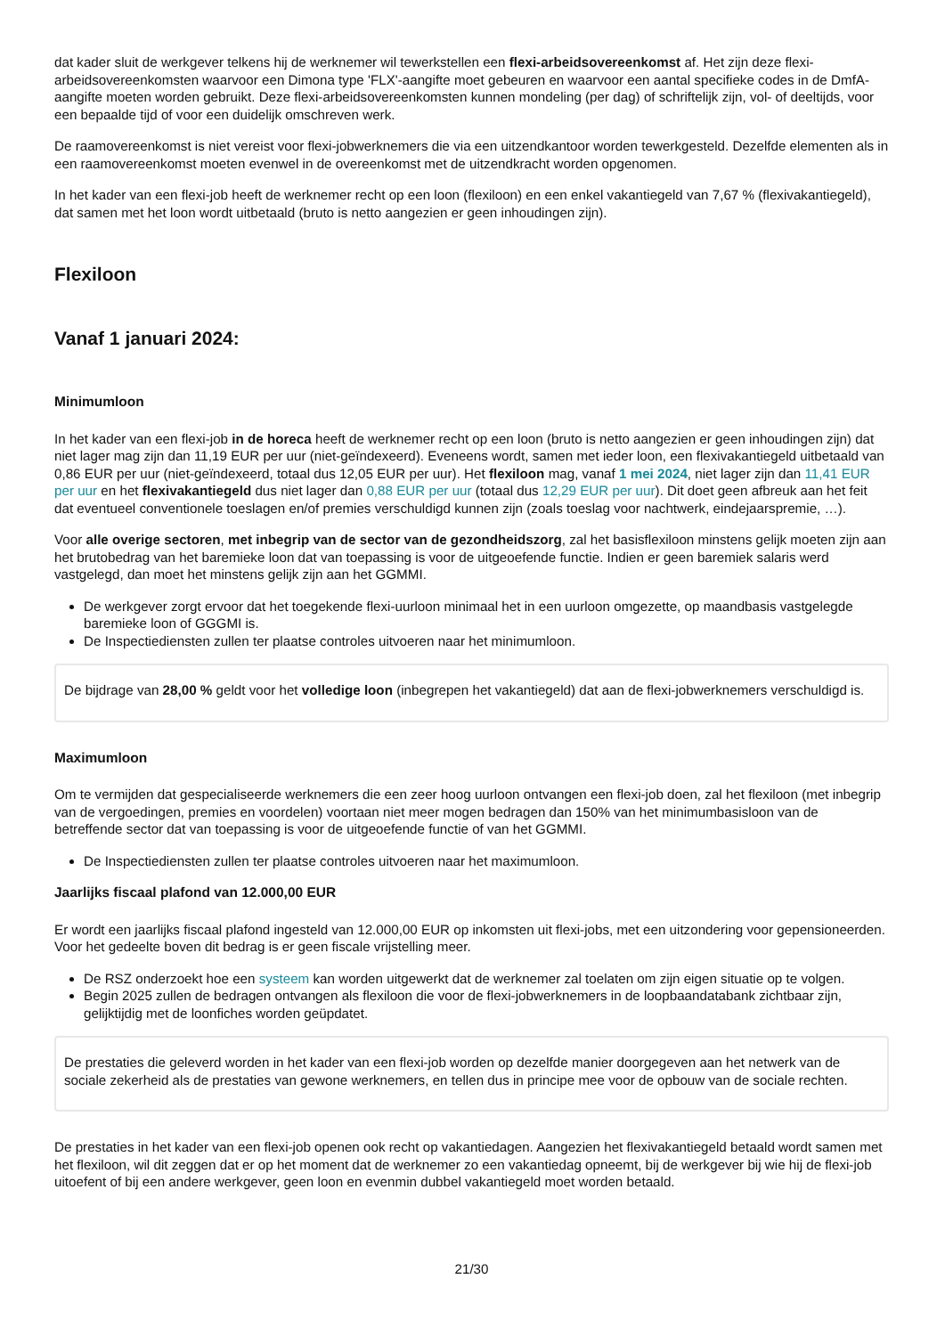dat kader sluit de werkgever telkens hij de werknemer wil tewerkstellen een flexi-arbeidsovereenkomst af. Het zijn deze flexi-arbeidsovereenkomsten waarvoor een Dimona type 'FLX'-aangifte moet gebeuren en waarvoor een aantal specifieke codes in de DmfA-aangifte moeten worden gebruikt. Deze flexi-arbeidsovereenkomsten kunnen mondeling (per dag) of schriftelijk zijn, vol- of deeltijds, voor een bepaalde tijd of voor een duidelijk omschreven werk.
De raamovereenkomst is niet vereist voor flexi-jobwerknemers die via een uitzendkantoor worden tewerkgesteld. Dezelfde elementen als in een raamovereenkomst moeten evenwel in de overeenkomst met de uitzendkracht worden opgenomen.
In het kader van een flexi-job heeft de werknemer recht op een loon (flexiloon) en een enkel vakantiegeld van 7,67 % (flexivakantiegeld), dat samen met het loon wordt uitbetaald (bruto is netto aangezien er geen inhoudingen zijn).
Flexiloon
Vanaf 1 januari 2024:
Minimumloon
In het kader van een flexi-job in de horeca heeft de werknemer recht op een loon (bruto is netto aangezien er geen inhoudingen zijn) dat niet lager mag zijn dan 11,19 EUR per uur (niet-geïndexeerd). Eveneens wordt, samen met ieder loon, een flexivakantiegeld uitbetaald van 0,86 EUR per uur (niet-geïndexeerd, totaal dus 12,05 EUR per uur). Het flexiloon mag, vanaf 1 mei 2024, niet lager zijn dan 11,41 EUR per uur en het flexivakantiegeld dus niet lager dan 0,88 EUR per uur (totaal dus 12,29 EUR per uur). Dit doet geen afbreuk aan het feit dat eventueel conventionele toeslagen en/of premies verschuldigd kunnen zijn (zoals toeslag voor nachtwerk, eindejaarspremie, …).
Voor alle overige sectoren, met inbegrip van de sector van de gezondheidszorg, zal het basisflexiloon minstens gelijk moeten zijn aan het brutobedrag van het baremieke loon dat van toepassing is voor de uitgeoefende functie. Indien er geen baremiek salaris werd vastgelegd, dan moet het minstens gelijk zijn aan het GGMMI.
De werkgever zorgt ervoor dat het toegekende flexi-uurloon minimaal het in een uurloon omgezette, op maandbasis vastgelegde baremieke loon of GGGMI is.
De Inspectiediensten zullen ter plaatse controles uitvoeren naar het minimumloon.
De bijdrage van 28,00 % geldt voor het volledige loon (inbegrepen het vakantiegeld) dat aan de flexi-jobwerknemers verschuldigd is.
Maximumloon
Om te vermijden dat gespecialiseerde werknemers die een zeer hoog uurloon ontvangen een flexi-job doen, zal het flexiloon (met inbegrip van de vergoedingen, premies en voordelen) voortaan niet meer mogen bedragen dan 150% van het minimumbasisloon van de betreffende sector dat van toepassing is voor de uitgeoefende functie of van het GGMMI.
De Inspectiediensten zullen ter plaatse controles uitvoeren naar het maximumloon.
Jaarlijks fiscaal plafond van 12.000,00 EUR
Er wordt een jaarlijks fiscaal plafond ingesteld van 12.000,00 EUR op inkomsten uit flexi-jobs, met een uitzondering voor gepensioneerden. Voor het gedeelte boven dit bedrag is er geen fiscale vrijstelling meer.
De RSZ onderzoekt hoe een systeem kan worden uitgewerkt dat de werknemer zal toelaten om zijn eigen situatie op te volgen.
Begin 2025 zullen de bedragen ontvangen als flexiloon die voor de flexi-jobwerknemers in de loopbaandatabank zichtbaar zijn, gelijktijdig met de loonfiches worden geüpdatet.
De prestaties die geleverd worden in het kader van een flexi-job worden op dezelfde manier doorgegeven aan het netwerk van de sociale zekerheid als de prestaties van gewone werknemers, en tellen dus in principe mee voor de opbouw van de sociale rechten.
De prestaties in het kader van een flexi-job openen ook recht op vakantiedagen. Aangezien het flexivakantiegeld betaald wordt samen met het flexiloon, wil dit zeggen dat er op het moment dat de werknemer zo een vakantiedag opneemt, bij de werkgever bij wie hij de flexi-job uitoefent of bij een andere werkgever, geen loon en evenmin dubbel vakantiegeld moet worden betaald.
21/30